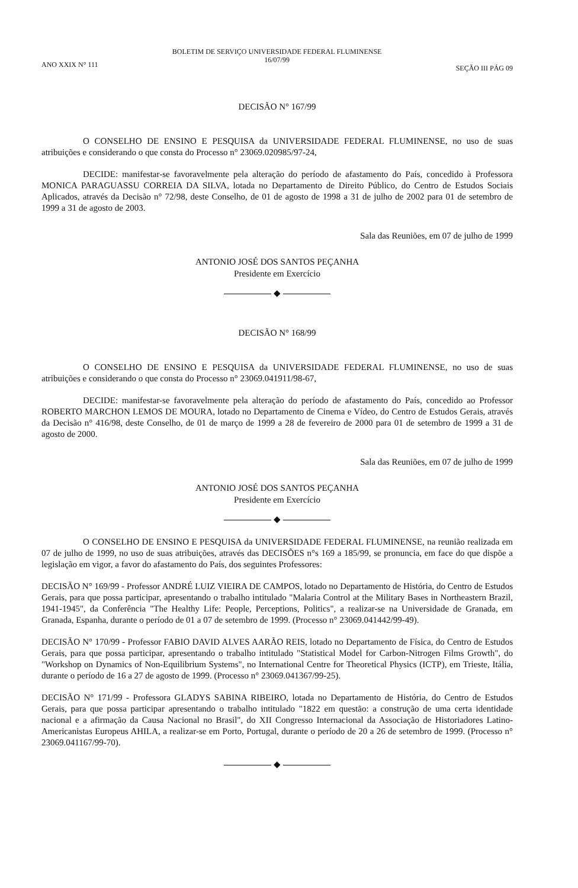ANO XXIX N° 111
BOLETIM DE SERVIÇO UNIVERSIDADE FEDERAL FLUMINENSE
16/07/99
SEÇÃO III PÁG 09
DECISÃO N° 167/99
O CONSELHO DE ENSINO E PESQUISA da UNIVERSIDADE FEDERAL FLUMINENSE, no uso de suas atribuições e considerando o que consta do Processo n° 23069.020985/97-24,
DECIDE: manifestar-se favoravelmente pela alteração do período de afastamento do País, concedido à Professora MONICA PARAGUASSU CORREIA DA SILVA, lotada no Departamento de Direito Público, do Centro de Estudos Sociais Aplicados, através da Decisão n° 72/98, deste Conselho, de 01 de agosto de 1998 a 31 de julho de 2002 para 01 de setembro de 1999 a 31 de agosto de 2003.
Sala das Reuniões, em 07 de julho de 1999
ANTONIO JOSÉ DOS SANTOS PEÇANHA
Presidente em Exercício
◆
DECISÃO N° 168/99
O CONSELHO DE ENSINO E PESQUISA da UNIVERSIDADE FEDERAL FLUMINENSE, no uso de suas atribuições e considerando o que consta do Processo n° 23069.041911/98-67,
DECIDE: manifestar-se favoravelmente pela alteração do período de afastamento do País, concedido ao Professor ROBERTO MARCHON LEMOS DE MOURA, lotado no Departamento de Cinema e Vídeo, do Centro de Estudos Gerais, através da Decisão n° 416/98, deste Conselho, de 01 de março de 1999 a 28 de fevereiro de 2000 para 01 de setembro de 1999 a 31 de agosto de 2000.
Sala das Reuniões, em 07 de julho de 1999
ANTONIO JOSÉ DOS SANTOS PEÇANHA
Presidente em Exercício
◆
O CONSELHO DE ENSINO E PESQUISA da UNIVERSIDADE FEDERAL FLUMINENSE, na reunião realizada em 07 de julho de 1999, no uso de suas atribuições, através das DECISÕES n°s 169 a 185/99, se pronuncia, em face do que dispõe a legislação em vigor, a favor do afastamento do País, dos seguintes Professores:
DECISÃO N° 169/99 - Professor ANDRÉ LUIZ VIEIRA DE CAMPOS, lotado no Departamento de História, do Centro de Estudos Gerais, para que possa participar, apresentando o trabalho intitulado "Malaria Control at the Military Bases in Northeastern Brazil, 1941-1945", da Conferência "The Healthy Life: People, Perceptions, Politics", a realizar-se na Universidade de Granada, em Granada, Espanha, durante o período de 01 a 07 de setembro de 1999. (Processo n° 23069.041442/99-49).
DECISÃO N° 170/99 - Professor FABIO DAVID ALVES AARÃO REIS, lotado no Departamento de Física, do Centro de Estudos Gerais, para que possa participar, apresentando o trabalho intitulado "Statistical Model for Carbon-Nitrogen Films Growth", do "Workshop on Dynamics of Non-Equilibrium Systems", no International Centre for Theoretical Physics (ICTP), em Trieste, Itália, durante o período de 16 a 27 de agosto de 1999. (Processo n° 23069.041367/99-25).
DECISÃO N° 171/99 - Professora GLADYS SABINA RIBEIRO, lotada no Departamento de História, do Centro de Estudos Gerais, para que possa participar apresentando o trabalho intitulado "1822 em questão: a construção de uma certa identidade nacional e a afirmação da Causa Nacional no Brasil", do XII Congresso Internacional da Associação de Historiadores Latino-Americanistas Europeus AHILA, a realizar-se em Porto, Portugal, durante o período de 20 a 26 de setembro de 1999. (Processo n° 23069.041167/99-70).
◆